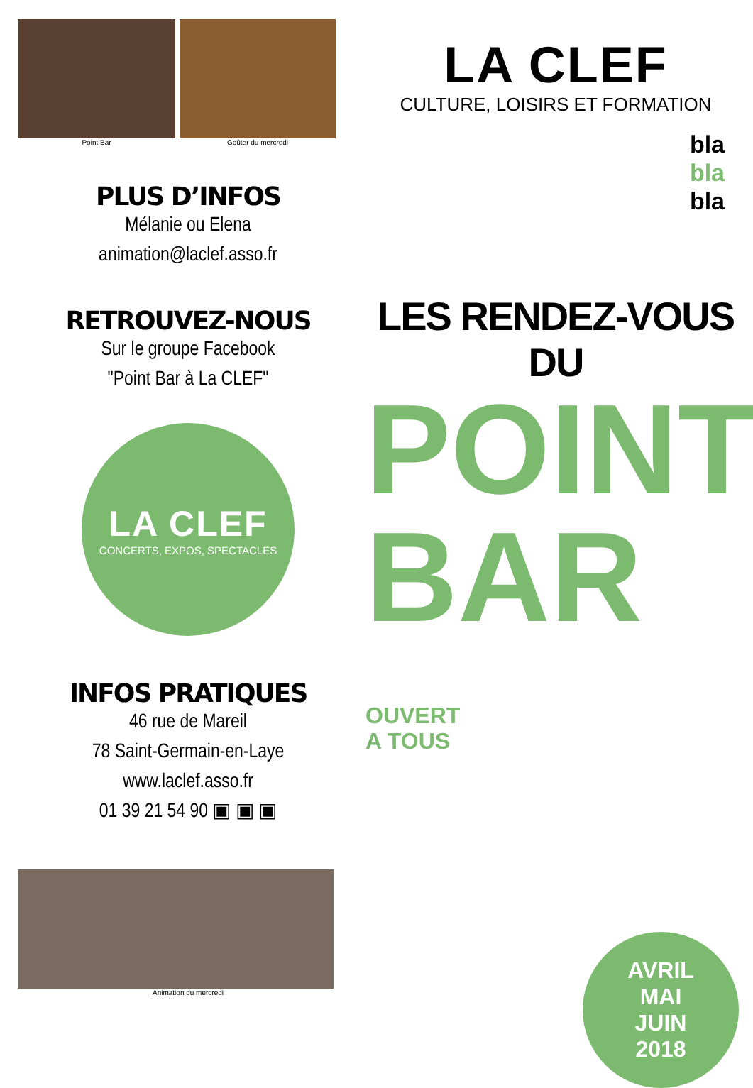Point Bar Goûter du mercredi
PLUS D’INFOS
Mélanie ou Elena
animation@laclef.asso.fr
RETROUVEZ-NOUS
Sur le groupe Facebook
"Point Bar à La CLEF"
LA CLEF
CONCERTS, EXPOS, SPECTACLES
INFOS PRATIQUES
46 rue de Mareil
78 Saint-Germain-en-Laye
www.laclef.asso.fr
01 39 21 54 90 ▣ ▣ ▣
Animation du mercredi
LA CLEF
CULTURE, LOISIRS ET FORMATION
bla
bla
bla
LES RENDEZ-VOUS DU
POINT
BAR OUVERT
A TOUS
AVRIL
MAI
JUIN
2018